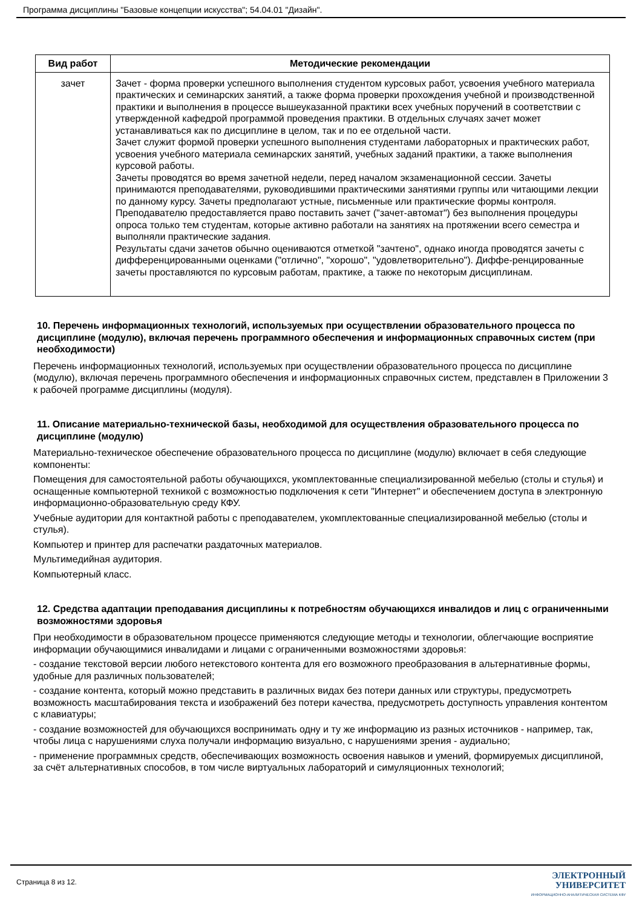Программа дисциплины "Базовые концепции искусства"; 54.04.01 "Дизайн".
| Вид работ | Методические рекомендации |
| --- | --- |
| зачет | Зачет - форма проверки успешного выполнения студентом курсовых работ, усвоения учебного материала практических и семинарских занятий, а также форма проверки прохождения учебной и производственной практики и выполнения в процессе вышеуказанной практики всех учебных поручений в соответствии с утвержденной кафедрой программой проведения практики. В отдельных случаях зачет может устанавливаться как по дисциплине в целом, так и по ее отдельной части. Зачет служит формой проверки успешного выполнения студентами лабораторных и практических работ, усвоения учебного материала семинарских занятий, учебных заданий практики, а также выполнения курсовой работы. Зачеты проводятся во время зачетной недели, перед началом экзаменационной сессии. Зачеты принимаются преподавателями, руководившими практическими занятиями группы или читающими лекции по данному курсу. Зачеты предполагают устные, письменные или практические формы контроля. Преподавателю предоставляется право поставить зачет ("зачет-автомат") без выполнения процедуры опроса только тем студентам, которые активно работали на занятиях на протяжении всего семестра и выполняли практические задания. Результаты сдачи зачетов обычно оцениваются отметкой "зачтено", однако иногда проводятся зачеты с дифференцированными оценками ("отлично", "хорошо", "удовлетворительно"). Диффе-ренцированные зачеты проставляются по курсовым работам, практике, а также по некоторым дисциплинам. |
10. Перечень информационных технологий, используемых при осуществлении образовательного процесса по дисциплине (модулю), включая перечень программного обеспечения и информационных справочных систем (при необходимости)
Перечень информационных технологий, используемых при осуществлении образовательного процесса по дисциплине (модулю), включая перечень программного обеспечения и информационных справочных систем, представлен в Приложении 3 к рабочей программе дисциплины (модуля).
11. Описание материально-технической базы, необходимой для осуществления образовательного процесса по дисциплине (модулю)
Материально-техническое обеспечение образовательного процесса по дисциплине (модулю) включает в себя следующие компоненты:
Помещения для самостоятельной работы обучающихся, укомплектованные специализированной мебелью (столы и стулья) и оснащенные компьютерной техникой с возможностью подключения к сети "Интернет" и обеспечением доступа в электронную информационно-образовательную среду КФУ.
Учебные аудитории для контактной работы с преподавателем, укомплектованные специализированной мебелью (столы и стулья).
Компьютер и принтер для распечатки раздаточных материалов.
Мультимедийная аудитория.
Компьютерный класс.
12. Средства адаптации преподавания дисциплины к потребностям обучающихся инвалидов и лиц с ограниченными возможностями здоровья
При необходимости в образовательном процессе применяются следующие методы и технологии, облегчающие восприятие информации обучающимися инвалидами и лицами с ограниченными возможностями здоровья:
- создание текстовой версии любого нетекстового контента для его возможного преобразования в альтернативные формы, удобные для различных пользователей;
- создание контента, который можно представить в различных видах без потери данных или структуры, предусмотреть возможность масштабирования текста и изображений без потери качества, предусмотреть доступность управления контентом с клавиатуры;
- создание возможностей для обучающихся воспринимать одну и ту же информацию из разных источников - например, так, чтобы лица с нарушениями слуха получали информацию визуально, с нарушениями зрения - аудиально;
- применение программных средств, обеспечивающих возможность освоения навыков и умений, формируемых дисциплиной, за счёт альтернативных способов, в том числе виртуальных лабораторий и симуляционных технологий;
Страница 8 из 12.
ЭЛЕКТРОННЫЙ
УНИВЕРСИТЕТ
ИНФОРМАЦИОННО-АНАЛИТИЧЕСКАЯ СИСТЕМА КФУ